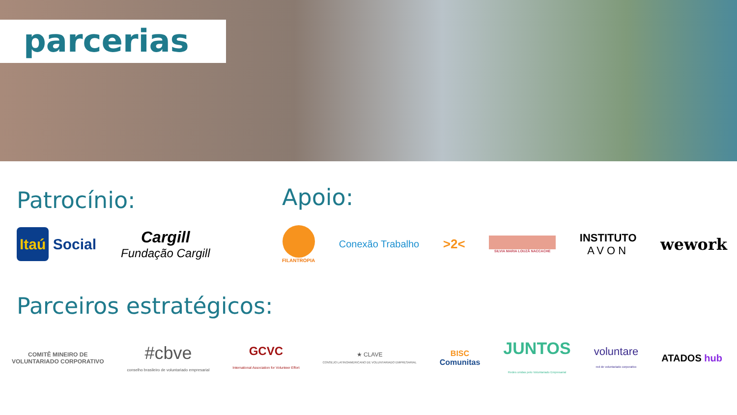parcerias
Patrocínio:
Itaú Social
Cargill
Fundação Cargill
Apoio:
FILANTROPIA
Conexão Trabalho
>2<
SILVIA MARIA LOUZÃ NACCACHE
INSTITUTO
AVON
wework
Parceiros estratégicos:
COMITÊ MINEIRO DE
VOLUNTARIADO CORPORATIVO
#cbve
conselho brasileiro de voluntariado empresarial
GCVC
International Association for Volunteer Effort
★ CLAVE
CONSEJO LATINOAMERICANO DE VOLUNTARIADO EMPRESARIAL
BISC
Comunitas
JUNTOS
Redes unidas pelo Voluntariado Empresarial
voluntare
red de voluntariado corporativo
ATADOS hub